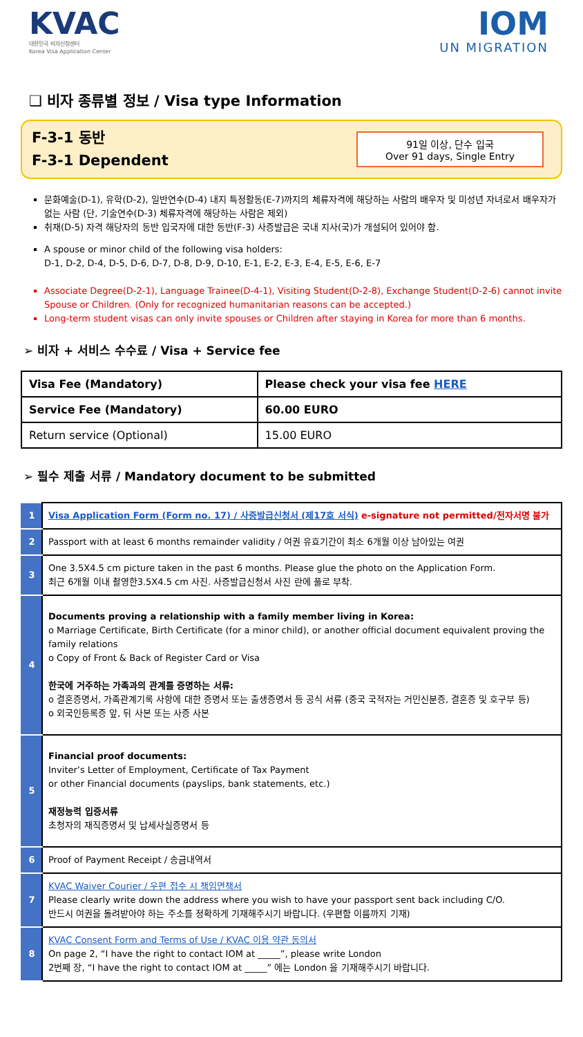KVAC
대한민국 비자신청센터
Korea Visa Application Center
IOM
UN MIGRATION
❑ 비자 종류별 정보 / Visa type Information
F-3-1 동반
F-3-1 Dependent
91일 이상, 단수 입국
Over 91 days, Single Entry
문화예술(D-1), 유학(D-2), 일반연수(D-4) 내지 특정활동(E-7)까지의 체류자격에 해당하는 사람의 배우자 및 미성년 자녀로서 배우자가 없는 사람 (단, 기술연수(D-3) 체류자격에 해당하는 사람은 제외)
취재(D-5) 자격 해당자의 동반 입국자에 대한 동반(F-3) 사증발급은 국내 지사(국)가 개설되어 있어야 함.
A spouse or minor child of the following visa holders:
D-1, D-2, D-4, D-5, D-6, D-7, D-8, D-9, D-10, E-1, E-2, E-3, E-4, E-5, E-6, E-7
Associate Degree(D-2-1), Language Trainee(D-4-1), Visiting Student(D-2-8), Exchange Student(D-2-6) cannot invite Spouse or Children. (Only for recognized humanitarian reasons can be accepted.)
Long-term student visas can only invite spouses or Children after staying in Korea for more than 6 months.
➢ 비자 + 서비스 수수료 / Visa + Service fee
| Visa Fee (Mandatory) | Please check your visa fee HERE |
| Service Fee (Mandatory) | 60.00 EURO |
| Return service (Optional) | 15.00 EURO |
➢ 필수 제출 서류 / Mandatory document to be submitted
| 1 | Visa Application Form (Form no. 17) / 사증발급신청서 (제17호 서식) e-signature not permitted/전자서명 불가 |
| 2 | Passport with at least 6 months remainder validity / 여권 유효기간이 최소 6개월 이상 남아있는 여권 |
| 3 | One 3.5X4.5 cm picture taken in the past 6 months. Please glue the photo on the Application Form. 최근 6개월 이내 촬영한3.5X4.5 cm 사진. 사증발급신청서 사진 란에 풀로 부착. |
| 4 | Documents proving a relationship with a family member living in Korea: o Marriage Certificate, Birth Certificate (for a minor child), or another official document equivalent proving the family relations o Copy of Front & Back of Register Card or Visa 한국에 거주하는 가족과의 관계를 증명하는 서류: o 결혼증명서, 가족관계기록 사항에 대한 증명서 또는 출생증명서 등 공식 서류 (중국 국적자는 거민신분증, 결혼증 및 호구부 등) o 외국인등록증 앞, 뒤 사본 또는 사증 사본 |
| 5 | Financial proof documents: Inviter’s Letter of Employment, Certificate of Tax Payment or other Financial documents (payslips, bank statements, etc.) 재정능력 입증서류 초청자의 재직증명서 및 납세사실증명서 등 |
| 6 | Proof of Payment Receipt / 송금내역서 |
| 7 | KVAC Waiver Courier / 우편 접수 시 책임면책서 Please clearly write down the address where you wish to have your passport sent back including C/O. 반드시 여권을 돌려받아야 하는 주소를 정확하게 기재해주시기 바랍니다. (우편함 이름까지 기재) |
| 8 | KVAC Consent Form and Terms of Use / KVAC 이용 약관 동의서 On page 2, “I have the right to contact IOM at _____”, please write London 2번째 장, “I have the right to contact IOM at _____” 에는 London 을 기재해주시기 바랍니다. |